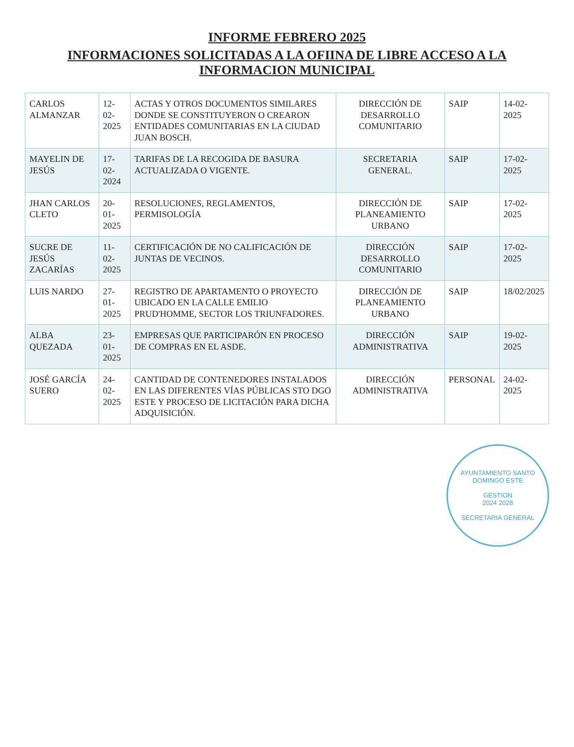INFORME FEBRERO 2025
INFORMACIONES SOLICITADAS A LA OFIINA DE LIBRE ACCESO A LA INFORMACION MUNICIPAL
| CARLOS ALMANZAR | 12-02-2025 | ACTAS Y OTROS DOCUMENTOS SIMILARES DONDE SE CONSTITUYERON O CREARON ENTIDADES COMUNITARIAS EN LA CIUDAD JUAN BOSCH. | DIRECCIÓN DE DESARROLLO COMUNITARIO | SAIP | 14-02-2025 |
| MAYELIN DE JESÚS | 17-02-2024 | TARIFAS DE LA RECOGIDA DE BASURA ACTUALIZADA O VIGENTE. | SECRETARIA GENERAL. | SAIP | 17-02-2025 |
| JHAN CARLOS CLETO | 20-01-2025 | RESOLUCIONES, REGLAMENTOS, PERMISOLOGÍA | DIRECCIÓN DE PLANEAMIENTO URBANO | SAIP | 17-02-2025 |
| SUCRE DE JESÚS ZACARÍAS | 11-02-2025 | CERTIFICACIÓN DE NO CALIFICACIÓN DE JUNTAS DE VECINOS. | DIRECCIÓN DESARROLLO COMUNITARIO | SAIP | 17-02-2025 |
| LUIS NARDO | 27-01-2025 | REGISTRO DE APARTAMENTO O PROYECTO UBICADO EN LA CALLE EMILIO PRUD'HOMME, SECTOR LOS TRIUNFADORES. | DIRECCIÓN DE PLANEAMIENTO URBANO | SAIP | 18/02/2025 |
| ALBA QUEZADA | 23-01-2025 | EMPRESAS QUE PARTICIPARÓN EN PROCESO DE COMPRAS EN EL ASDE. | DIRECCIÓN ADMINISTRATIVA | SAIP | 19-02-2025 |
| JOSÉ GARCÍA SUERO | 24-02-2025 | CANTIDAD DE CONTENEDORES INSTALADOS EN LAS DIFERENTES VÍAS PÚBLICAS STO DGO ESTE Y PROCESO DE LICITACIÓN PARA DICHA ADQUISICIÓN. | DIRECCIÓN ADMINISTRATIVA | PERSONAL | 24-02-2025 |
AYUNTAMIENTO SANTO DOMINGO ESTE
GESTION
2024 2028
SECRETARIA GENERAL